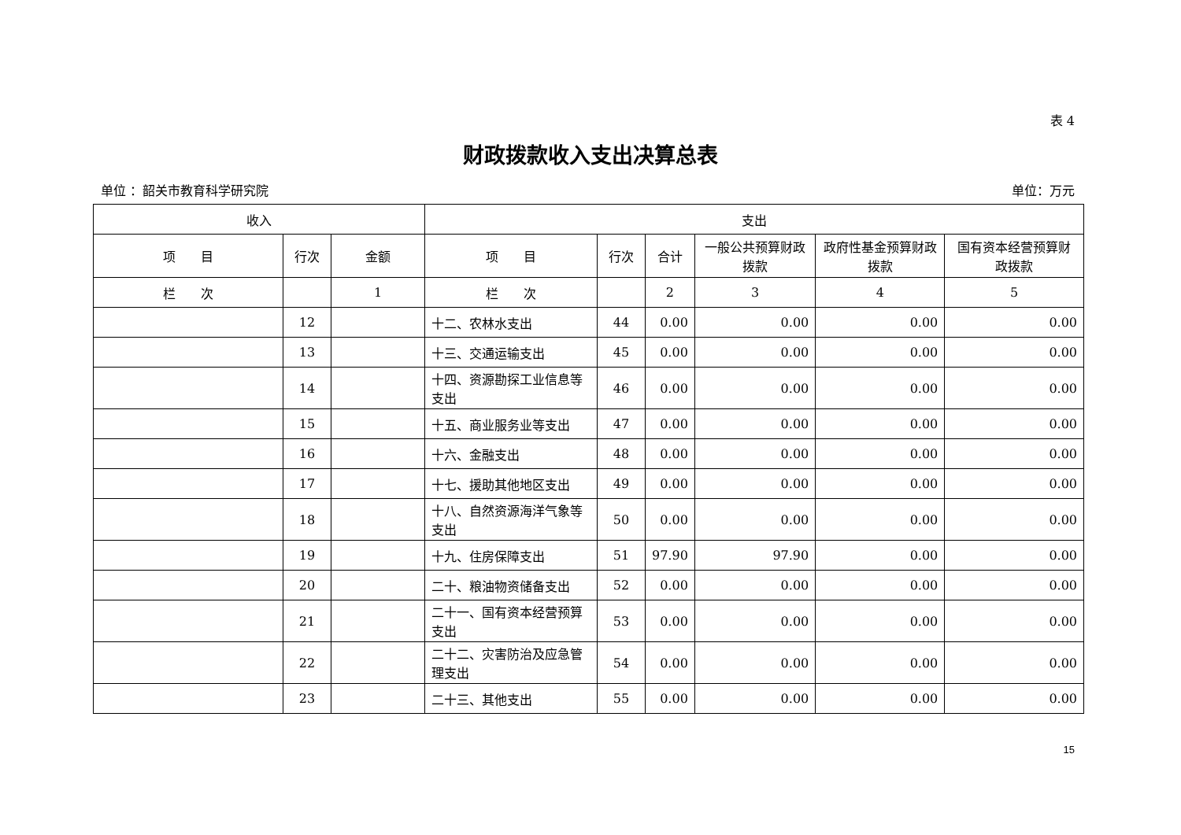表 4
财政拨款收入支出决算总表
单位 ：韶关市教育科学研究院 单位：万元
| 收入 | | | 支出 | | | | | |
| --- | --- | --- | --- | --- | --- | --- | --- | --- |
| 项 目 | 行次 | 金额 | 项 目 | 行次 | 合计 | 一般公共预算财政拨款 | 政府性基金预算财政拨款 | 国有资本经营预算财政拨款 |
| 栏 次 | | 1 | 栏 次 | | 2 | 3 | 4 | 5 |
| | 12 | | 十二、农林水支出 | 44 | 0.00 | 0.00 | 0.00 | 0.00 |
| | 13 | | 十三、交通运输支出 | 45 | 0.00 | 0.00 | 0.00 | 0.00 |
| | 14 | | 十四、资源勘探工业信息等支出 | 46 | 0.00 | 0.00 | 0.00 | 0.00 |
| | 15 | | 十五、商业服务业等支出 | 47 | 0.00 | 0.00 | 0.00 | 0.00 |
| | 16 | | 十六、金融支出 | 48 | 0.00 | 0.00 | 0.00 | 0.00 |
| | 17 | | 十七、援助其他地区支出 | 49 | 0.00 | 0.00 | 0.00 | 0.00 |
| | 18 | | 十八、自然资源海洋气象等支出 | 50 | 0.00 | 0.00 | 0.00 | 0.00 |
| | 19 | | 十九、住房保障支出 | 51 | 97.90 | 97.90 | 0.00 | 0.00 |
| | 20 | | 二十、粮油物资储备支出 | 52 | 0.00 | 0.00 | 0.00 | 0.00 |
| | 21 | | 二十一、国有资本经营预算支出 | 53 | 0.00 | 0.00 | 0.00 | 0.00 |
| | 22 | | 二十二、灾害防治及应急管理支出 | 54 | 0.00 | 0.00 | 0.00 | 0.00 |
| | 23 | | 二十三、其他支出 | 55 | 0.00 | 0.00 | 0.00 | 0.00 |
15